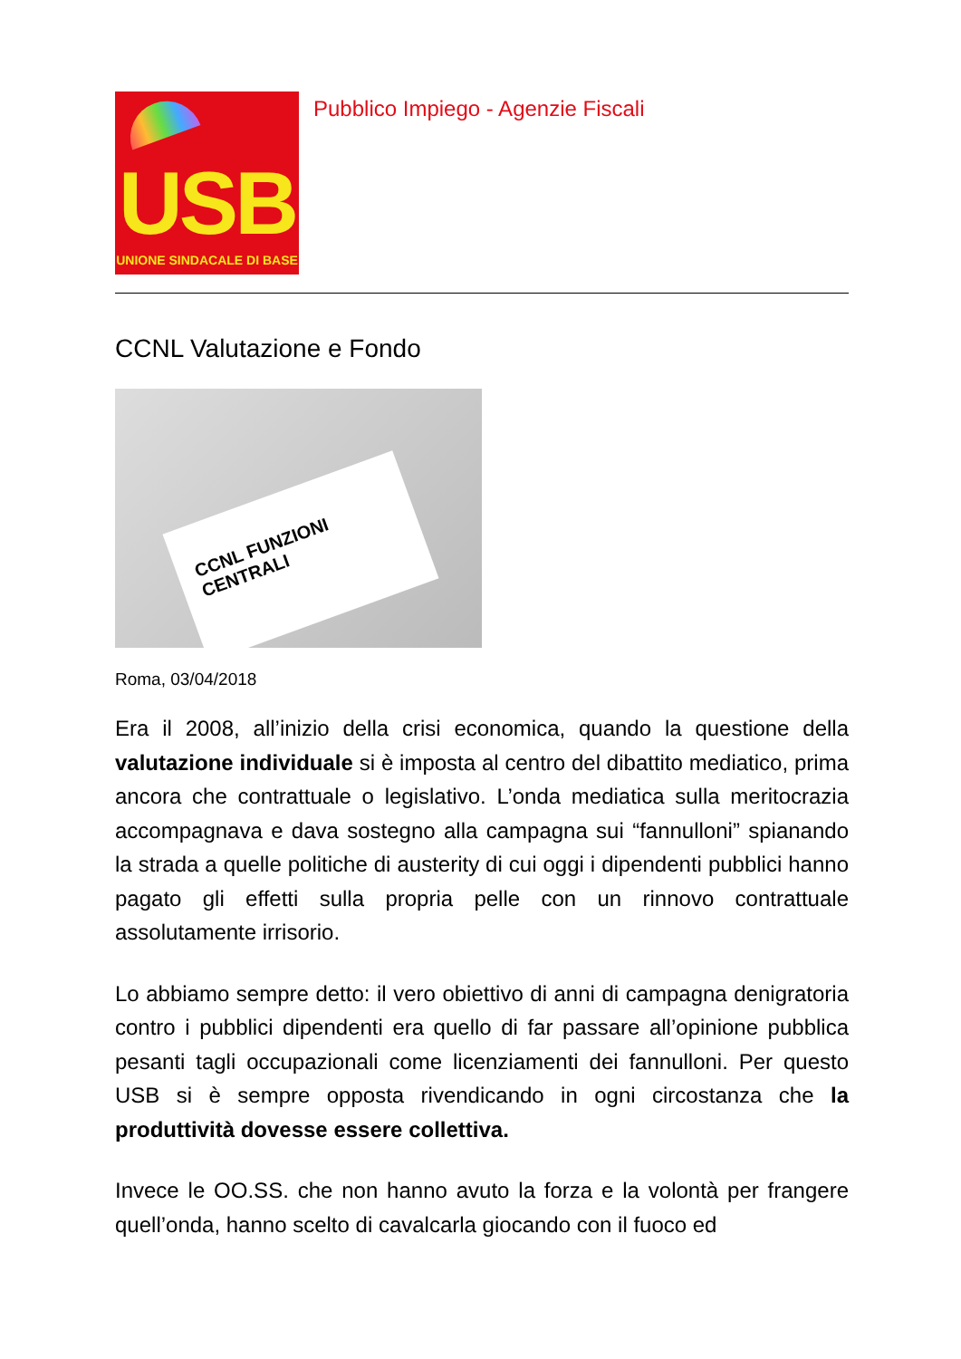USB
UNIONE SINDACALE DI BASE
Pubblico Impiego - Agenzie Fiscali
CCNL Valutazione e Fondo
CCNL FUNZIONI CENTRALI
Roma, 03/04/2018
Era il 2008, all’inizio della crisi economica, quando la questione della valutazione individuale si è imposta al centro del dibattito mediatico, prima ancora che contrattuale o legislativo. L’onda mediatica sulla meritocrazia accompagnava e dava sostegno alla campagna sui “fannulloni” spianando la strada a quelle politiche di austerity di cui oggi i dipendenti pubblici hanno pagato gli effetti sulla propria pelle con un rinnovo contrattuale assolutamente irrisorio.
Lo abbiamo sempre detto: il vero obiettivo di anni di campagna denigratoria contro i pubblici dipendenti era quello di far passare all’opinione pubblica pesanti tagli occupazionali come licenziamenti dei fannulloni. Per questo USB si è sempre opposta rivendicando in ogni circostanza che la produttività dovesse essere collettiva.
Invece le OO.SS. che non hanno avuto la forza e la volontà per frangere quell’onda, hanno scelto di cavalcarla giocando con il fuoco ed